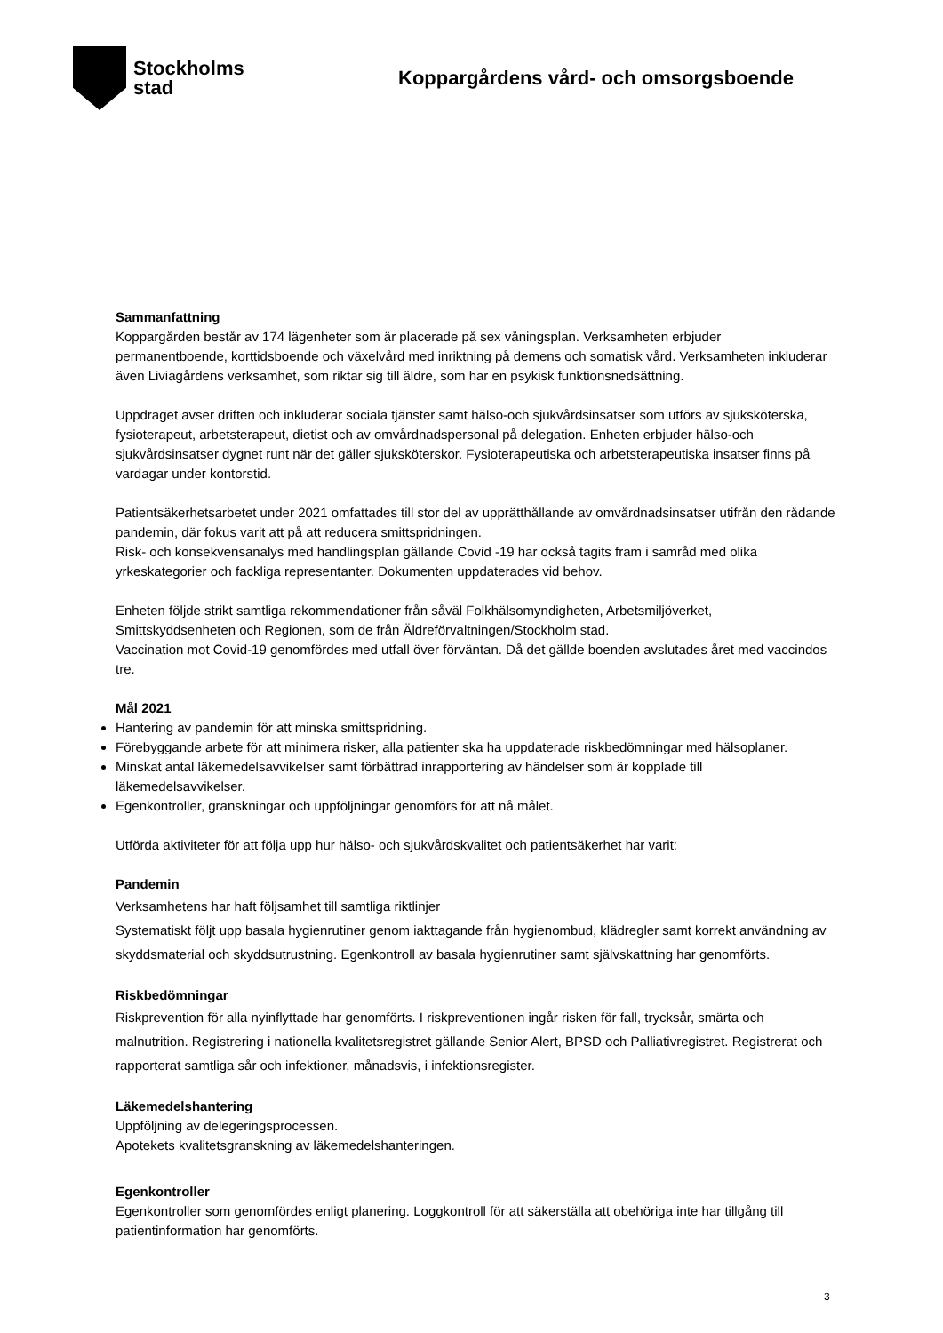Stockholms
stad
Koppargårdens vård- och omsorgsboende
Sammanfattning
Koppargården består av 174 lägenheter som är placerade på sex våningsplan. Verksamheten erbjuder permanentboende, korttidsboende och växelvård med inriktning på demens och somatisk vård. Verksamheten inkluderar även Liviagårdens verksamhet, som riktar sig till äldre, som har en psykisk funktionsnedsättning.
Uppdraget avser driften och inkluderar sociala tjänster samt hälso-och sjukvårdsinsatser som utförs av sjuksköterska, fysioterapeut, arbetsterapeut, dietist och av omvårdnadspersonal på delegation. Enheten erbjuder hälso-och sjukvårdsinsatser dygnet runt när det gäller sjuksköterskor. Fysioterapeutiska och arbetsterapeutiska insatser finns på vardagar under kontorstid.
Patientsäkerhetsarbetet under 2021 omfattades till stor del av upprätthållande av omvårdnadsinsatser utifrån den rådande pandemin, där fokus varit att på att reducera smittspridningen.
Risk- och konsekvensanalys med handlingsplan gällande Covid -19 har också tagits fram i samråd med olika yrkeskategorier och fackliga representanter. Dokumenten uppdaterades vid behov.
Enheten följde strikt samtliga rekommendationer från såväl Folkhälsomyndigheten, Arbetsmiljöverket, Smittskyddsenheten och Regionen, som de från Äldreförvaltningen/Stockholm stad.
Vaccination mot Covid-19 genomfördes med utfall över förväntan. Då det gällde boenden avslutades året med vaccindos tre.
Mål 2021
Hantering av pandemin för att minska smittspridning.
Förebyggande arbete för att minimera risker, alla patienter ska ha uppdaterade riskbedömningar med hälsoplaner.
Minskat antal läkemedelsavvikelser samt förbättrad inrapportering av händelser som är kopplade till läkemedelsavvikelser.
Egenkontroller, granskningar och uppföljningar genomförs för att nå målet.
Utförda aktiviteter för att följa upp hur hälso- och sjukvårdskvalitet och patientsäkerhet har varit:
Pandemin
Verksamhetens har haft följsamhet till samtliga riktlinjer
Systematiskt följt upp basala hygienrutiner genom iakttagande från hygienombud, klädregler samt korrekt användning av skyddsmaterial och skyddsutrustning. Egenkontroll av basala hygienrutiner samt självskattning har genomförts.
Riskbedömningar
Riskprevention för alla nyinflyttade har genomförts. I riskpreventionen ingår risken för fall, trycksår, smärta och malnutrition. Registrering i nationella kvalitetsregistret gällande Senior Alert, BPSD och Palliativregistret. Registrerat och rapporterat samtliga sår och infektioner, månadsvis, i infektionsregister.
Läkemedelshantering
Uppföljning av delegeringsprocessen.
Apotekets kvalitetsgranskning av läkemedelshanteringen.
Egenkontroller
Egenkontroller som genomfördes enligt planering. Loggkontroll för att säkerställa att obehöriga inte har tillgång till patientinformation har genomförts.
3